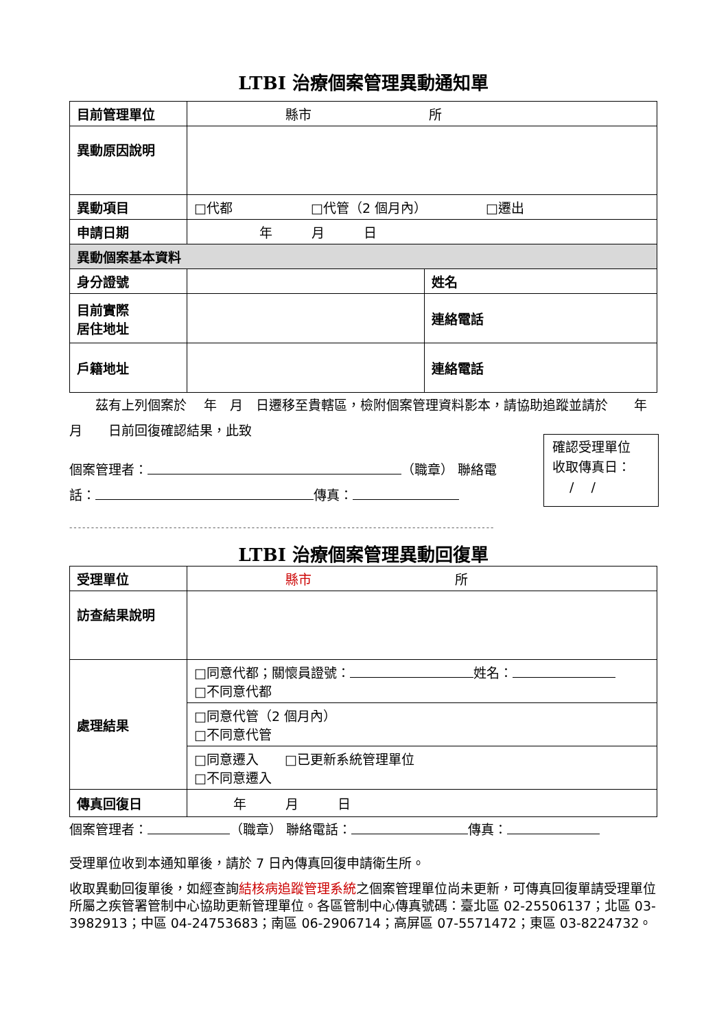LTBI 治療個案管理異動通知單
| 目前管理單位 | 縣市 所 | |
| 異動原因說明 | | |
| 異動項目 | □代都 □代管（2 個月內） □遷出 | |
| 申請日期 | 年 月 日 | |
| 異動個案基本資料 | | |
| 身分證號 | | 姓名 |
| 目前實際 居住地址 | | 連絡電話 |
| 戶籍地址 | | 連絡電話 |
　　茲有上列個案於　 年　月　日遷移至貴轄區，檢附個案管理資料影本，請協助追蹤並請於　　年　　月　　日前回復確認結果，此致
個案管理者： （職章） 聯絡電話： 傳真：
--------------------------------------------------------------------------------------------------
LTBI 治療個案管理異動回復單
| 受理單位 | 縣市 所 |
| 訪查結果說明 | |
| 處理結果 | □同意代都；關懷員證號： 姓名： □不同意代都 |
| | □同意代管（2 個月內） □不同意代管 |
| | □同意遷入 □已更新系統管理單位 □不同意遷入 |
| 傳真回復日 | 年 月 日 |
個案管理者： （職章） 聯絡電話： 傳真：
受理單位收到本通知單後，請於 7 日內傳真回復申請衛生所。
收取異動回復單後，如經查詢結核病追蹤管理系統之個案管理單位尚未更新，可傳真回復單請受理單位所屬之疾管署管制中心協助更新管理單位。各區管制中心傳真號碼：臺北區 02-25506137；北區 03- 3982913；中區 04-24753683；南區 06-2906714；高屏區 07-5571472；東區 03-8224732。
確認受理單位
收取傳真日：
　 /　 /